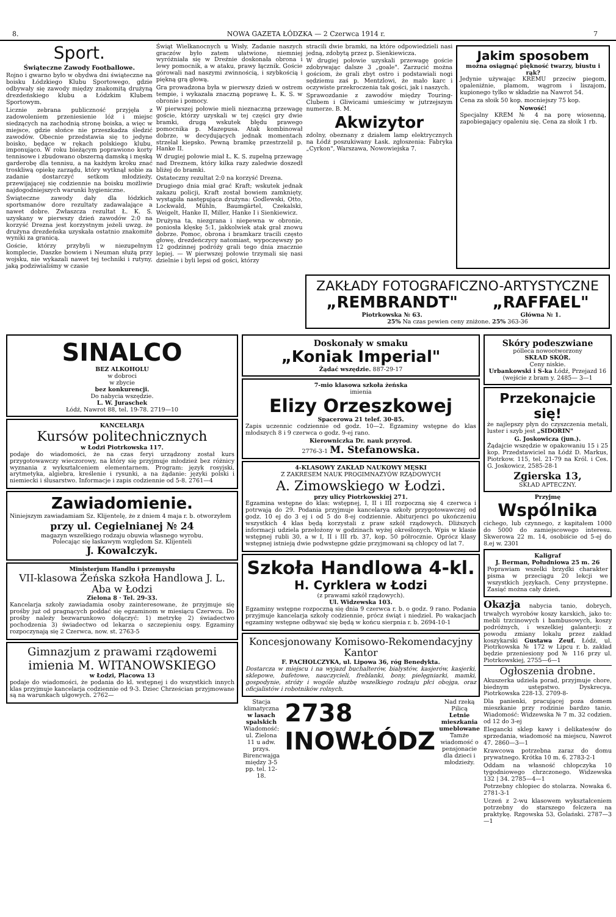8. NOWA GAZETA ŁÓDZKA — 2 Czerwca 1914 r. 7
Sport.
Świąteczne Zawody Footballowe.
Rojno i gwarno było w obydwa dni świąteczne na boisku Łódzkiego Klubu Sportowego, gdzie odbywały się zawody między znakomitą drużyną drezdeńskiego klubu a Łódzkim Klubem Sportowym.
Licznie zebrana publiczność przyjęła z zadowoleniem przeniesienie lóż i miejsc siedzących na zachodnią stronę boiska, a więc w miejsce, gdzie słońce nie przeszkadza śledzić zawodów. Obecnie przedstawia się to jedyne boisko, będące w rękach polskiego klubu, imponująco. W roku bieżącym poprawiono korty tennisowe i zbudowano obszerną damską i męską garderobę dla tennisu, a na każdym kroku znać troskliwą opiekę zarządu, który wytknął sobie za zadanie dostarczyć setkom młodzieży, przewijającej się codziennie na boisku możliwie najdogodniejszych warunki hygieniczne.
Świąteczne zawody dały dla łódzkich sportsmanów dore rezultaty zadawalające a nawet dobre. Zwłaszcza rezultat Ł. K. S. uzyskany w pierwszy dzień zawodów 2:0 na korzyść Drezna jest korzystnym jeżeli uwzg. że drużyna drezdeńska uzyskała ostatnio znakomite wyniki za granicą.
Goście, którzy przybyli w niezupełnym komplecie, Daszke bowiem i Neuman służą przy wojsku, nie wykazali nawet tej techniki i rutyny, jaką podziwialiśmy w czasie
Świąt Wielkanocnych u Wisły. Zadanie naszych graczów było zatem ułatwione, niemniej wyróżniała się w Dreźnie doskonała obrona i lewy pomocnik, a w ataku, prawy łącznik. Goście górowali nad naszymi zwinnością, i szybkością i piękną grą głową.
Gra prowadzona była w pierwszy dzień w ostrem tempie, i wykazała znaczną poprawę Ł. K. S. w obronie i pomocy.
W pierwszej połowie mieli nieznaczną przewagę goście, którzy uzyskali w tej części gry dwie bramki, drugą wskutek błędu prawego pomocnika p. Mazepusa. Atak kombinował dobrze, w decydujących jednak momentach strzelał kiepsko. Pewną bramkę przestrzelił p. Hanke II.
W drugiej połowie miał Ł. K. S. zupełną przewagę nad Dreznem, który kilka razy zaledwie doszedł bliżej do bramki.
Ostateczny rezultat 2:0 na korzyść Drezna.
Drugiego dnia miał grać Kraft; wskutek jednak zakazu policji, Kraft został bowiem zamknięty, wystąpiła następująca drużyna: Godlewski, Otto, Lockwald, Mühln, Baumgärtel, Czekalski, Weigelt, Hanke II, Miller, Hanke I i Sienkiewicz.
Drużyna ta, niezgrana i niepewna w obronie, poniosła klęskę 5:1, jakkolwiek atak grał znowu dobrze. Pomoc, obrona i bramkarz tracili często głowę, drezdeńczycy natomiast, wypoczęwszy po 12 godzinnej podróży grali tego dnia znacznie lepiej. — W pierwszej połowie trzymali się nasi dzielnie i byli lepsi od gości, którzy
stracili dwie bramki, na które odpowiedzieli nasi jedną, zdobytą przez p. Sienkiewicza.
W drugiej połowie uzyskali przewagę goście zdobywając dalsze 3 „goale". Zarzucić można gościom, że grali zbyt ostro i podstawiali nogi sędziemu zaś p. Mentzlowi, że mało karc i oczywiste przekroczenia tak gości, jak i naszych.
Sprawozdanie z zawodów między Touring-Clubem i Gliwicami umieścimy w jutrzejszym numerze. B. M.
Akwizytor
zdolny, obeznany z działem lamp elektrycznych na Łódź poszukiwany Łask. zgłoszenia: Fabryka „Cyrkon", Warszawa, Nowowiejska 7.
Jakim sposobem
można osiągnąć piękność twarzy, biustu i rąk?
Jedynie używając KREMU przeciw piegom, opaleniźnie, plamom, wągrom i liszajom, kupionego tylko w składzie na Nawrot 54.
Cena za słoik 50 kop. mocniejszy 75 kop.
Nowość!
Specjalny KREM № 4 na porę wiosenną, zapobiegający opaleniu się. Cena za słoik 1 rb.
ZAKŁADY FOTOGRAFICZNO-ARTYSTYCZNE
„REMBRANDT"
Piotrkowska № 63.
„RAFFAEL"
Główna № 1.
25% Na czas pewien ceny zniżone. 25% 363-36
SINALCO
BEZ ALKOHOLU
w dobroci
w zbycie
bez konkurencji.
Do nabycia wszędzie.
L. W. Juraschek
Łódź, Nawrot 88, tel. 19-78. 2719—10
KANCELARJA
Kursów politechnicznych
w Łodzi Piotrkowska 117.
podaje do wiadomości, że na czas feryi urządzony został kurs przygotowawczy wieczorowy, na który się przyjmuje młodzież bez różnicy wyznania z wykształceniem elementarnem. Program: język rosyjski, arytmetyka, algiebra, kreślenie i rysunki, a na żądanie: języki polski i niemiecki i ślusarstwo. Informacje i zapis codziennie od 5-8. 2761—4
Zawiadomienie.
Niniejszym zawiadamiam Sz. Klijentelę, że z dniem 4 maja r. b. otworzyłem
przy ul. Cegielnianej № 24
magazyn wszelkiego rodzaju obuwia własnego wyrobu.
Polecając się łaskawym względom Sz. Klijenteli
J. Kowalczyk.
Ministerjum Handlu i przemysłu
VII-klasowa Żeńska szkoła Handlowa J. L. Aba w Łodzi
Zielona 8 · Tel. 29-33.
Kancelarja szkoły zawiadamia osoby zainteresowane, że przyjmuje się prośby już od pragnących poddać się egzaminom w miesiącu Czerwcu. Do prośby należy bezwarunkowo dołączyć: 1) metrykę 2) świadectwo pochodzenia 3) świadectwo od lekarza o szczepieniu ospy. Egzaminy rozpoczynają się 2 Czerwca, now. st. 2763-5
Gimnazjum z prawami rządowemi
imienia M. WITANOWSKIEGO
w Łodzi, Placowa 13
podaje do wiadomości, że podania do kl. wstępnej i do wszystkich innych klas przyjmuje kancelarja codziennie od 9-3. Dziec Chrześcian przyjmowane są na warunkach ulgowych. 2762—
Doskonały w smaku
„Koniak Imperial"
Żądać wszędzie. 887-29-17
7-mio klasowa szkoła żeńska
imienia
Elizy Orzeszkowej
Spacerowa 21 telef. 30-85.
Zapis uczennic codziennie od godz. 10—2. Egzaminy wstępne do klas młodszych 8 i 9 czerwca o godz. 9-ej rano.
Kierowniczka Dr. nauk przyrod.
2776-3-1 M. Stefanowska.
4-KLASOWY ZAKŁAD NAUKOWY MĘSKI
Z ZAKRESEM NAUK PROGIMNAZYÓW RZĄDOWYCH
A. Zimowskiego w Łodzi.
przy ulicy Piotrkowskiej 271.
Egzamina wstępne do klas: wstępnej, I, II i III rozpoczną się 4 czerwca i potrwają do 29. Podania przyjmuje kancelarya szkoły przygotowawczej od godz. 10 ej do 3 ej i od 5 do 8-ej codziennie. Abiturjenci po ukończeniu wszystkich 4 klas będą korzystali z praw szkół rządowych. Dliższych informacji udziela przełożony w godzinach wyżej określonych. Wpis w klasie wstępnej rubli 30, a w I, II i III rb. 37, kop. 50 półrocznie. Oprócz klasy wstępnej istnieją dwie podwstępne gdzie przyjmowani są chłopcy od lat 7.
Szkoła Handlowa 4-kl.
H. Cyrklera w Łodzi
(z prawami szkół rządowych).
Ul. Widzewska 103.
Egzaminy wstępne rozpoczną się dnia 9 czerwca r. b. o godz. 9 rano. Podania przyjmuje kancelarja szkoły codziennie, prócz świąt i niedziel. Po wakacjach egzaminy wstępne odbywać się będą w końcu sierpnia r. b. 2694-10-1
Koncesjonowany Komisowo-Rekomendacyjny Kantor
F. PACHOLCZYKA, ul. Lipowa 36, róg Benedykta.
Dostarcza w miejscu i na wyjazd buchalterów, bialystów, kasjerów, kasjerki, sklepowe, bufetowe, nauczycieli, freblanki, bony, pielęgniarki, mamki, gospodynie, stróży i wogóle służbę wszelkiego rodzaju płci obojga, oraz oficjalistów i robotników rolnych.
Stacja klimatyczna
w lasach spalskich
Wiadomość: ul. Zielona 11 u adw. przys. Birencwajga między 3-5 pp. tel. 12-18.
2738 INOWŁÓDZ
Nad rzeką Pilicą
Letnie mieszkania umeblowane
Tamże wiadomość o pensjonacie dla dzieci i młodzieży.
Skóry podeszwiane
pólleca nowootworzony
SKŁAD SKÓR.
Ceny niskie.
Urbankowski i S-ka Łódź, Przejazd 16 (wejście z bram y. 2485— 3—1
Przekonajcie się!
że najlepszy płyn do czyszczenia metali, luster i szyb jest „SIDORIN"
G. Joskowicza (jun.).
Żądajcie wszędzie w opakowaniu 15 i 25 kop. Przedstawiciel na Łódź D. Markus, Piotrkow. 115, tel. 21-79 na Król. i Ces. G. Joskowicz, 2585-28-1
Zgierska 13,
SKŁAD APTECZNY.
Przyjmę
Wspólnika
cichego, lub czynnego, z kapitałem 1000 do 5000 do zamiejscowego interesu. Skwerowa 22 m. 14, osobiście od 5-ej do 8.ej w. 2301
Kaligraf
J. Berman, Południowa 25 m. 26
Poprawiam wszelki brzydki charakter pisma w przeciągu 20 lekcji we wszystkich językach. Ceny przystępne. Zasiąć można cały dzień.
Okazja nabycia tanio, dobrych, trwałych wyrobów koszy karskich, jako to: mebli trzcinowych i bambusowych, koszy podróżnych, i wszelkiej galanterji: z powodu zmiany lokalu przez zakład koszykarski Gustawa Zeuf. Łódź, ul. Piotrkowska № 172 w Lipcu r. b. zakład będzie przeniesiony pod № 116 przy ul. Piotrkowskiej, 2755—6—1
Ogłoszenia drobne.
Akuszerka udziela porad, przyjmuje chore, biednym ustępstwo. Dyskrecya. Piotrkowska 228-13. 2709-8-
Dla panienki, pracującej poza domem mieszkanie przy rodzinie bardzo tanio. Wiadomość: Widzewska № 7 m. 32 codzien. od 12 do 3-ej
Elegancki sklep kawy i delikatesów do sprzedania, wiadomość na miejscu, Nawrot 47. 2860—3—1
Krawcowa potrzebna zaraz do domu prywatnego. Krótka 10 m. 6. 2783-2-1
Oddam na własność chłopczyka 10 tygodniowego chrzczonego. Widzewska 132 | 34. 2785—4—1
Potrzebny chłopiec do stolarza. Nowaka 6. 2781-3-1
Uczeń z 2-wu klasowem wykształceniem potrzebny do starszego felczera na praktykę. Rzgowska 53, Golański. 2787—3—1